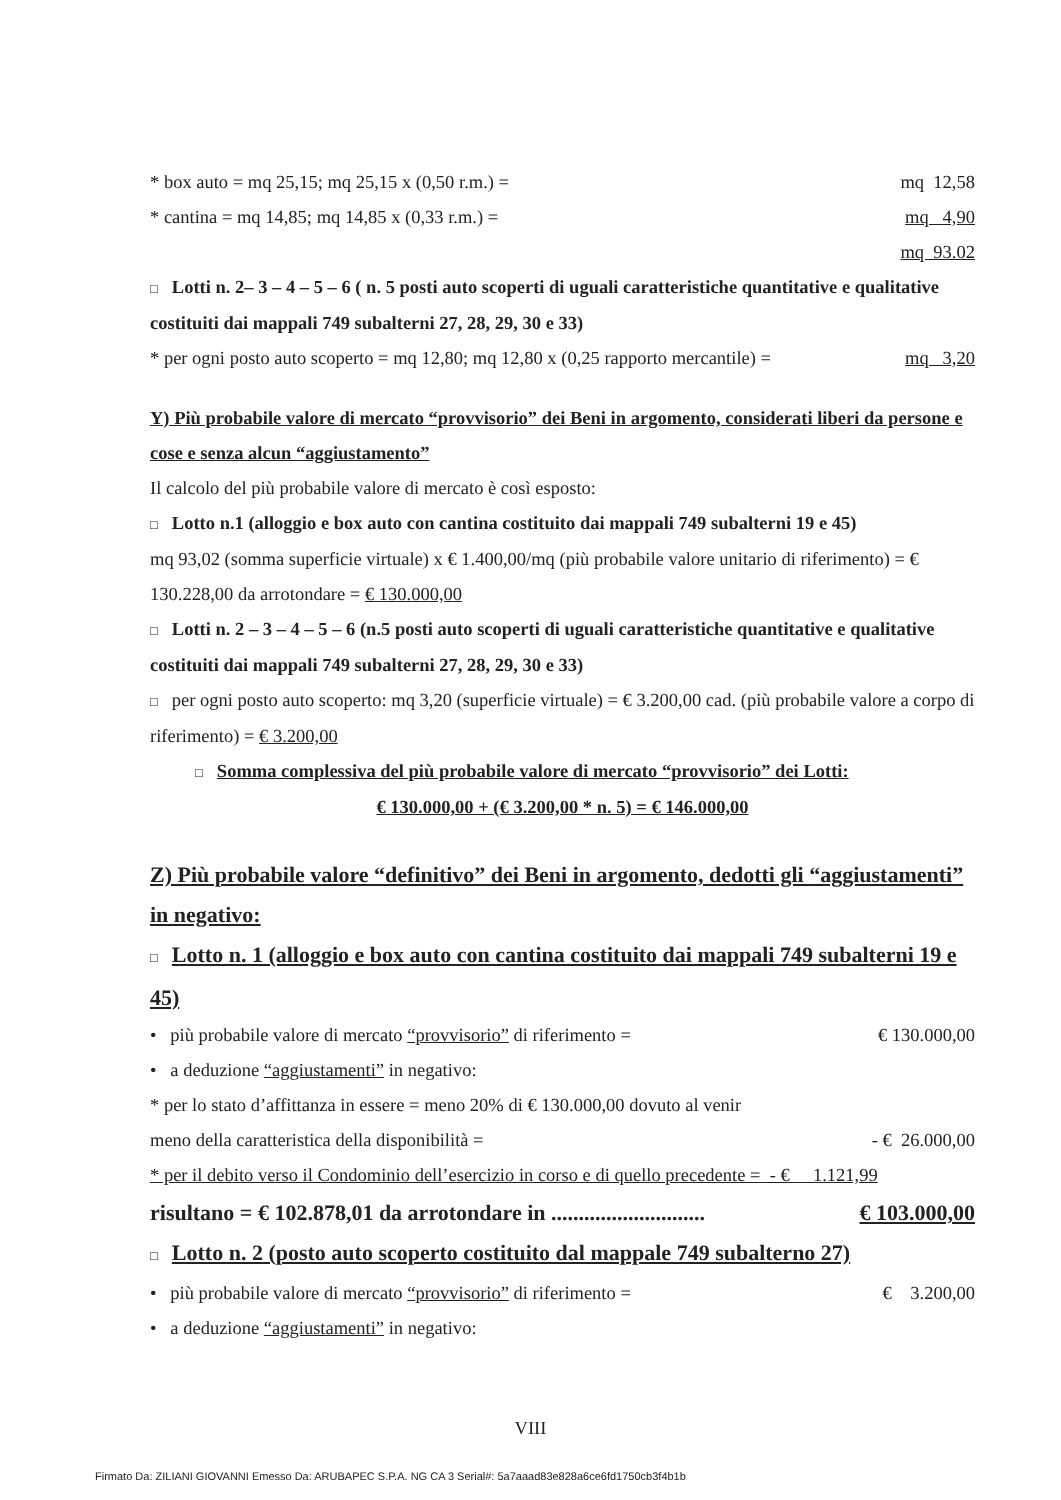* box auto = mq 25,15; mq 25,15 x (0,50 r.m.) = mq 12,58
* cantina = mq 14,85; mq 14,85 x (0,33 r.m.) = mq 4,90
mq 93.02
□ Lotti n. 2– 3 – 4 – 5 – 6 ( n. 5 posti auto scoperti di uguali caratteristiche quantitative e qualitative costituiti dai mappali 749 subalterni 27, 28, 29, 30 e 33)
* per ogni posto auto scoperto = mq 12,80; mq 12,80 x (0,25 rapporto mercantile) = mq 3,20
Y) Più probabile valore di mercato “provvisorio” dei Beni in argomento, considerati liberi da persone e cose e senza alcun “aggiustamento”
Il calcolo del più probabile valore di mercato è così esposto:
□ Lotto n.1 (alloggio e box auto con cantina costituito dai mappali 749 subalterni 19 e 45)
mq 93,02 (somma superficie virtuale) x € 1.400,00/mq (più probabile valore unitario di riferimento) = € 130.228,00 da arrotondare = € 130.000,00
□ Lotti n. 2 – 3 – 4 – 5 – 6 (n.5 posti auto scoperti di uguali caratteristiche quantitative e qualitative costituiti dai mappali 749 subalterni 27, 28, 29, 30 e 33)
□ per ogni posto auto scoperto: mq 3,20 (superficie virtuale) = € 3.200,00 cad. (più probabile valore a corpo di riferimento) = € 3.200,00
□ Somma complessiva del più probabile valore di mercato “provvisorio” dei Lotti:
€ 130.000,00 + (€ 3.200,00 * n. 5) = € 146.000,00
Z) Più probabile valore “definitivo” dei Beni in argomento, dedotti gli “aggiustamenti” in negativo:
□ Lotto n. 1 (alloggio e box auto con cantina costituito dai mappali 749 subalterni 19 e 45)
• più probabile valore di mercato “provvisorio” di riferimento = € 130.000,00
• a deduzione “aggiustamenti” in negativo:
* per lo stato d’affittanza in essere = meno 20% di € 130.000,00 dovuto al venir
meno della caratteristica della disponibilità = - € 26.000,00
* per il debito verso il Condominio dell’esercizio in corso e di quello precedente = - € 1.121,99
risultano = € 102.878,01 da arrotondare in ............................ € 103.000,00
□ Lotto n. 2 (posto auto scoperto costituito dal mappale 749 subalterno 27)
• più probabile valore di mercato “provvisorio” di riferimento = € 3.200,00
• a deduzione “aggiustamenti” in negativo:
VIII
Firmato Da: ZILIANI GIOVANNI Emesso Da: ARUBAPEC S.P.A. NG CA 3 Serial#: 5a7aaad83e828a6ce6fd1750cb3f4b1b